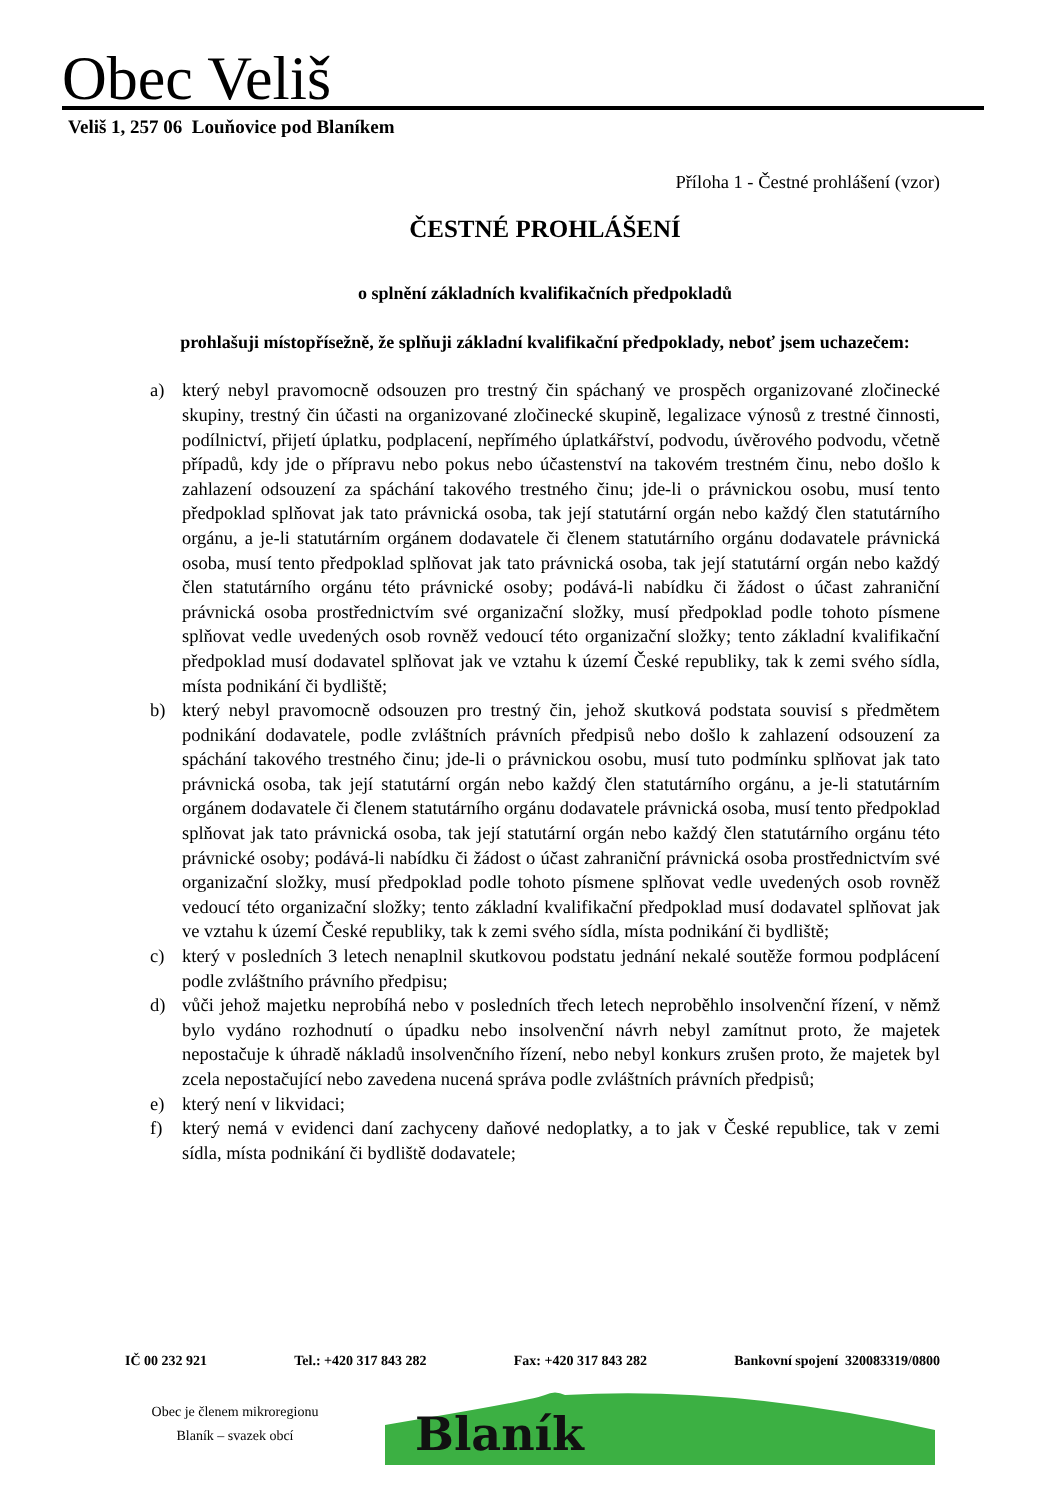Obec Veliš
Veliš 1, 257 06 Louňovice pod Blaníkem
Příloha 1 - Čestné prohlášení (vzor)
ČESTNÉ PROHLÁŠENÍ
o splnění základních kvalifikačních předpokladů
prohlašuji místopřísežně, že splňuji základní kvalifikační předpoklady, neboť jsem uchazečem:
a) který nebyl pravomocně odsouzen pro trestný čin spáchaný ve prospěch organizované zločinecké skupiny, trestný čin účasti na organizované zločinecké skupině, legalizace výnosů z trestné činnosti, podílnictví, přijetí úplatku, podplacení, nepřímého úplatkářství, podvodu, úvěrového podvodu, včetně případů, kdy jde o přípravu nebo pokus nebo účastenství na takovém trestném činu, nebo došlo k zahlazení odsouzení za spáchání takového trestného činu; jde-li o právnickou osobu, musí tento předpoklad splňovat jak tato právnická osoba, tak její statutární orgán nebo každý člen statutárního orgánu, a je-li statutárním orgánem dodavatele či členem statutárního orgánu dodavatele právnická osoba, musí tento předpoklad splňovat jak tato právnická osoba, tak její statutární orgán nebo každý člen statutárního orgánu této právnické osoby; podává-li nabídku či žádost o účast zahraniční právnická osoba prostřednictvím své organizační složky, musí předpoklad podle tohoto písmene splňovat vedle uvedených osob rovněž vedoucí této organizační složky; tento základní kvalifikační předpoklad musí dodavatel splňovat jak ve vztahu k území České republiky, tak k zemi svého sídla, místa podnikání či bydliště;
b) který nebyl pravomocně odsouzen pro trestný čin, jehož skutková podstata souvisí s předmětem podnikání dodavatele, podle zvláštních právních předpisů nebo došlo k zahlazení odsouzení za spáchání takového trestného činu; jde-li o právnickou osobu, musí tuto podmínku splňovat jak tato právnická osoba, tak její statutární orgán nebo každý člen statutárního orgánu, a je-li statutárním orgánem dodavatele či členem statutárního orgánu dodavatele právnická osoba, musí tento předpoklad splňovat jak tato právnická osoba, tak její statutární orgán nebo každý člen statutárního orgánu této právnické osoby; podává-li nabídku či žádost o účast zahraniční právnická osoba prostřednictvím své organizační složky, musí předpoklad podle tohoto písmene splňovat vedle uvedených osob rovněž vedoucí této organizační složky; tento základní kvalifikační předpoklad musí dodavatel splňovat jak ve vztahu k území České republiky, tak k zemi svého sídla, místa podnikání či bydliště;
c) který v posledních 3 letech nenaplnil skutkovou podstatu jednání nekalé soutěže formou podplácení podle zvláštního právního předpisu;
d) vůči jehož majetku neprobíhá nebo v posledních třech letech neproběhlo insolvenční řízení, v němž bylo vydáno rozhodnutí o úpadku nebo insolvenční návrh nebyl zamítnut proto, že majetek nepostačuje k úhradě nákladů insolvenčního řízení, nebo nebyl konkurs zrušen proto, že majetek byl zcela nepostačující nebo zavedena nucená správa podle zvláštních právních předpisů;
e) který není v likvidaci;
f) který nemá v evidenci daní zachyceny daňové nedoplatky, a to jak v České republice, tak v zemi sídla, místa podnikání či bydliště dodavatele;
IČ 00 232 921 Tel.: +420 317 843 282 Fax: +420 317 843 282 Bankovní spojení 320083319/0800
Obec je členem mikroregionu
Blaník – svazek obcí
Blaník